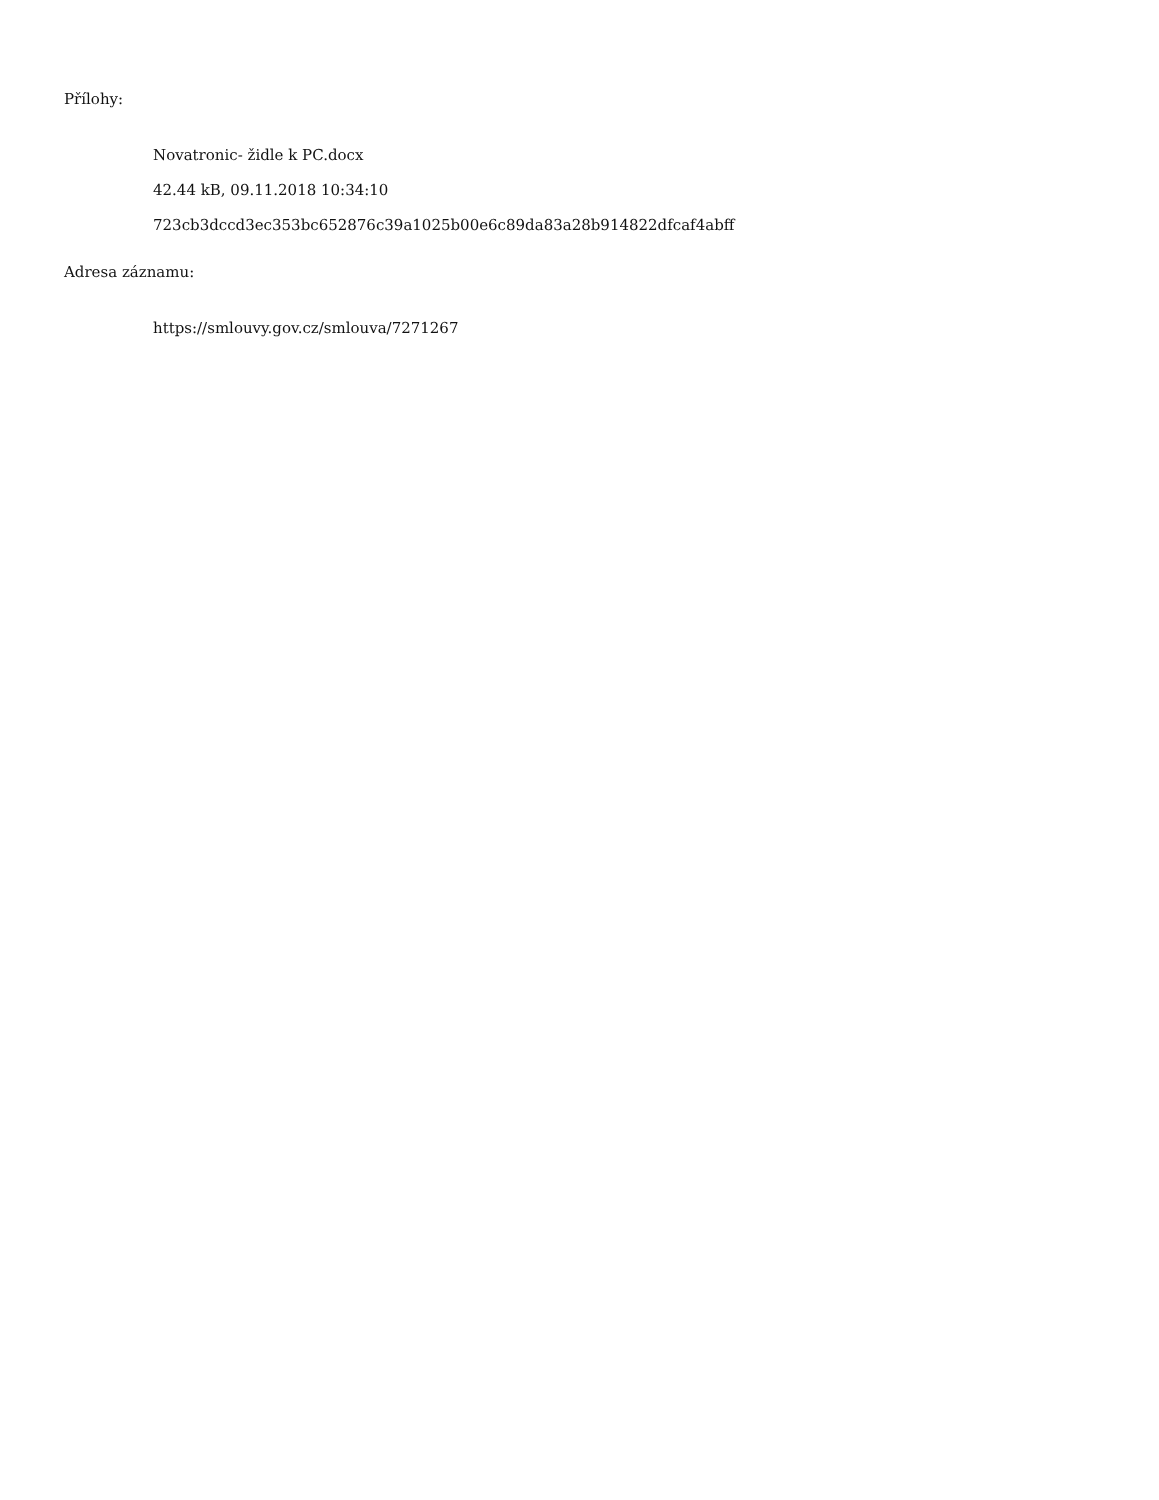Přílohy:
Novatronic- židle k PC.docx
42.44 kB, 09.11.2018 10:34:10
723cb3dccd3ec353bc652876c39a1025b00e6c89da83a28b914822dfcaf4abff
Adresa záznamu:
https://smlouvy.gov.cz/smlouva/7271267